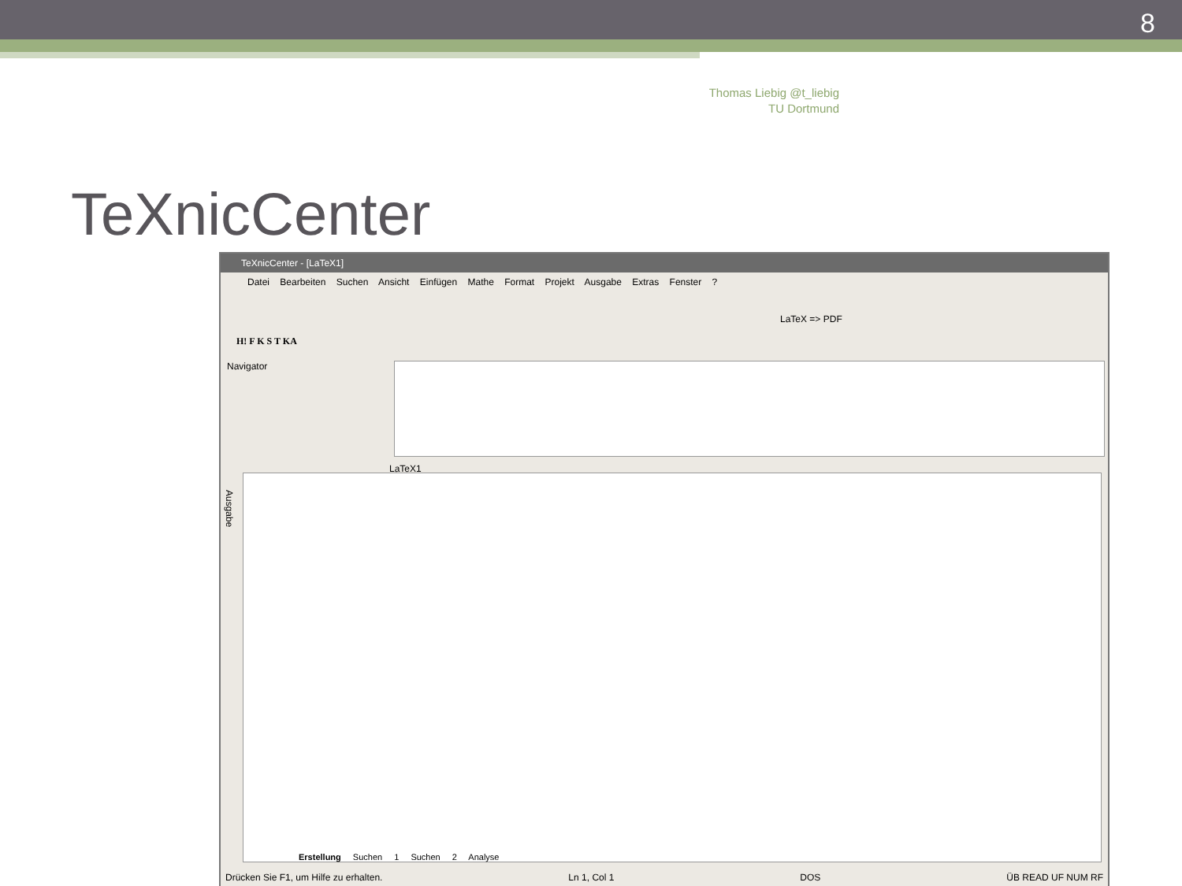8
Thomas Liebig @t_liebig
TU Dortmund
TeXnicCenter
TeXnicCenter - [LaTeX1]
Datei Bearbeiten Suchen Ansicht Einfügen Mathe Format Projekt Ausgabe Extras Fenster ?
LaTeX => PDF
H! F K S T KA
Navigator
LaTeX1
Ausgabe
Erstellung Suchen 1 Suchen 2 Analyse
Drücken Sie F1, um Hilfe zu erhalten. Ln 1, Col 1 DOS ÜB READ UF NUM RF